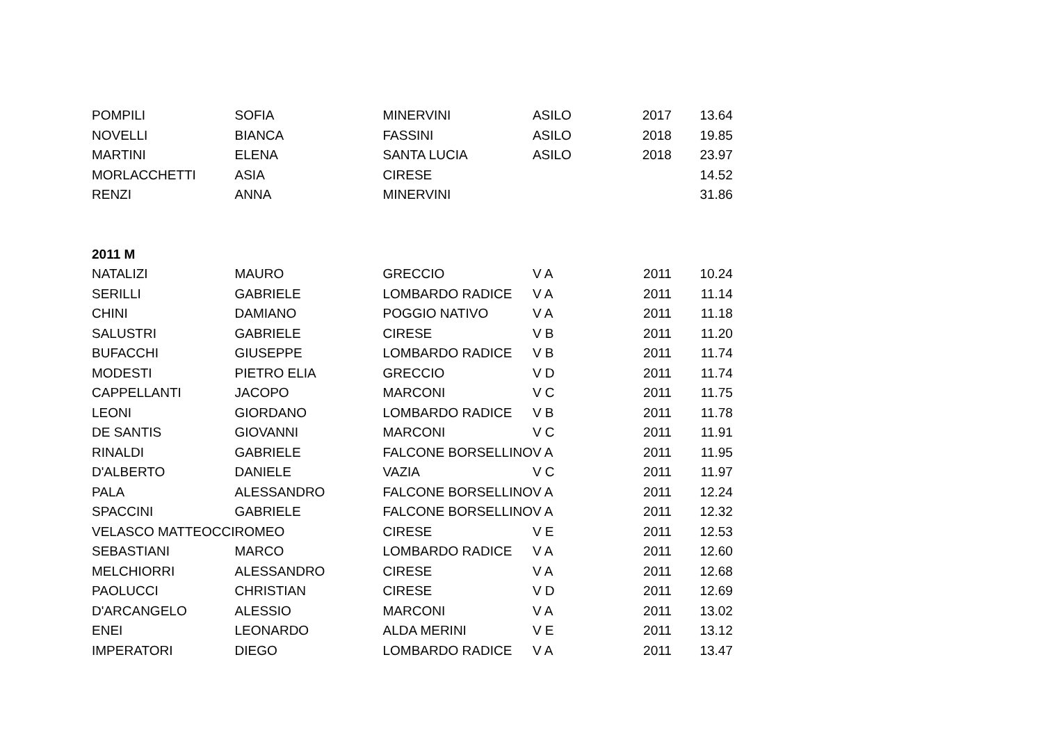| POMPILI | SOFIA | MINERVINI | ASILO | 2017 | 13.64 |
| NOVELLI | BIANCA | FASSINI | ASILO | 2018 | 19.85 |
| MARTINI | ELENA | SANTA LUCIA | ASILO | 2018 | 23.97 |
| MORLACCHETTI | ASIA | CIRESE | | | 14.52 |
| RENZI | ANNA | MINERVINI | | | 31.86 |
| 2011 M | | | | | |
| NATALIZI | MAURO | GRECCIO | V A | 2011 | 10.24 |
| SERILLI | GABRIELE | LOMBARDO RADICE | V A | 2011 | 11.14 |
| CHINI | DAMIANO | POGGIO NATIVO | V A | 2011 | 11.18 |
| SALUSTRI | GABRIELE | CIRESE | V B | 2011 | 11.20 |
| BUFACCHI | GIUSEPPE | LOMBARDO RADICE | V B | 2011 | 11.74 |
| MODESTI | PIETRO ELIA | GRECCIO | V D | 2011 | 11.74 |
| CAPPELLANTI | JACOPO | MARCONI | V C | 2011 | 11.75 |
| LEONI | GIORDANO | LOMBARDO RADICE | V B | 2011 | 11.78 |
| DE SANTIS | GIOVANNI | MARCONI | V C | 2011 | 11.91 |
| RINALDI | GABRIELE | FALCONE BORSELLINO | V A | 2011 | 11.95 |
| D'ALBERTO | DANIELE | VAZIA | V C | 2011 | 11.97 |
| PALA | ALESSANDRO | FALCONE BORSELLINO | V A | 2011 | 12.24 |
| SPACCINI | GABRIELE | FALCONE BORSELLINO | V A | 2011 | 12.32 |
| VELASCO MATTEOCCI | ROMEO | CIRESE | V E | 2011 | 12.53 |
| SEBASTIANI | MARCO | LOMBARDO RADICE | V A | 2011 | 12.60 |
| MELCHIORRI | ALESSANDRO | CIRESE | V A | 2011 | 12.68 |
| PAOLUCCI | CHRISTIAN | CIRESE | V D | 2011 | 12.69 |
| D'ARCANGELO | ALESSIO | MARCONI | V A | 2011 | 13.02 |
| ENEI | LEONARDO | ALDA MERINI | V E | 2011 | 13.12 |
| IMPERATORI | DIEGO | LOMBARDO RADICE | V A | 2011 | 13.47 |